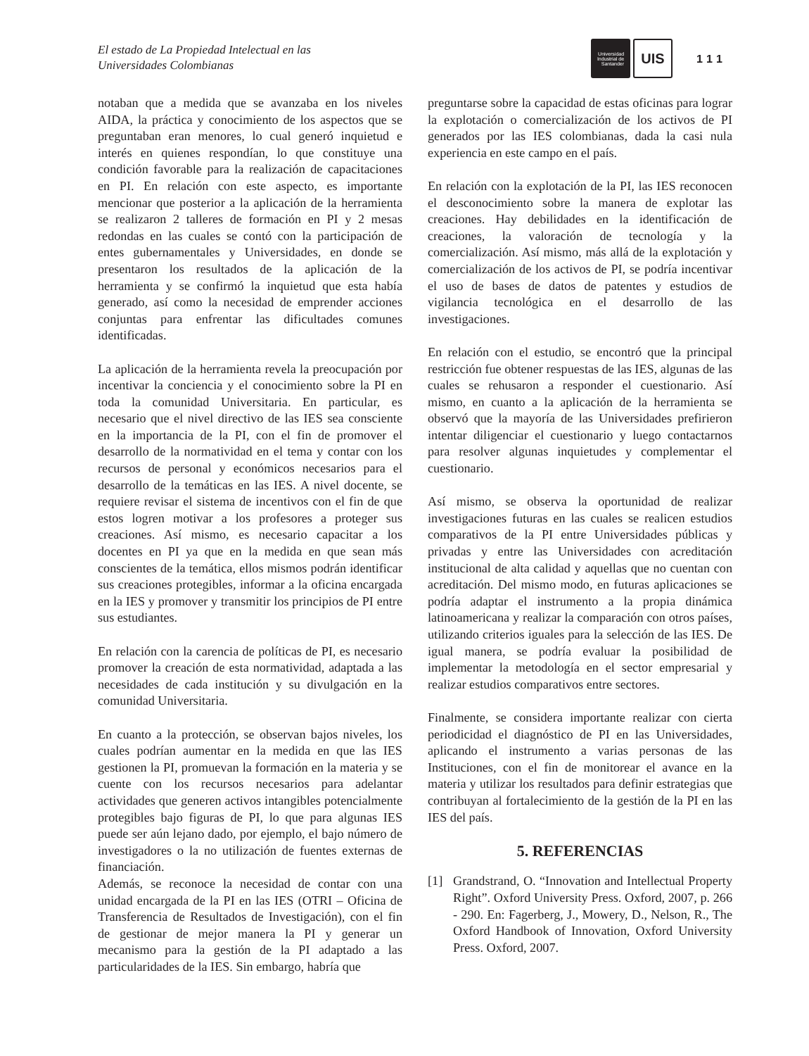El estado de La Propiedad Intelectual en las
Universidades Colombianas
Universidad
Industrial de
Santander
UIS
111
notaban que a medida que se avanzaba en los niveles AIDA, la práctica y conocimiento de los aspectos que se preguntaban eran menores, lo cual generó inquietud e interés en quienes respondían, lo que constituye una condición favorable para la realización de capacitaciones en PI. En relación con este aspecto, es importante mencionar que posterior a la aplicación de la herramienta se realizaron 2 talleres de formación en PI y 2 mesas redondas en las cuales se contó con la participación de entes gubernamentales y Universidades, en donde se presentaron los resultados de la aplicación de la herramienta y se confirmó la inquietud que esta había generado, así como la necesidad de emprender acciones conjuntas para enfrentar las dificultades comunes identificadas.
La aplicación de la herramienta revela la preocupación por incentivar la conciencia y el conocimiento sobre la PI en toda la comunidad Universitaria. En particular, es necesario que el nivel directivo de las IES sea consciente en la importancia de la PI, con el fin de promover el desarrollo de la normatividad en el tema y contar con los recursos de personal y económicos necesarios para el desarrollo de la temáticas en las IES. A nivel docente, se requiere revisar el sistema de incentivos con el fin de que estos logren motivar a los profesores a proteger sus creaciones. Así mismo, es necesario capacitar a los docentes en PI ya que en la medida en que sean más conscientes de la temática, ellos mismos podrán identificar sus creaciones protegibles, informar a la oficina encargada en la IES y promover y transmitir los principios de PI entre sus estudiantes.
En relación con la carencia de políticas de PI, es necesario promover la creación de esta normatividad, adaptada a las necesidades de cada institución y su divulgación en la comunidad Universitaria.
En cuanto a la protección, se observan bajos niveles, los cuales podrían aumentar en la medida en que las IES gestionen la PI, promuevan la formación en la materia y se cuente con los recursos necesarios para adelantar actividades que generen activos intangibles potencialmente protegibles bajo figuras de PI, lo que para algunas IES puede ser aún lejano dado, por ejemplo, el bajo número de investigadores o la no utilización de fuentes externas de financiación.
Además, se reconoce la necesidad de contar con una unidad encargada de la PI en las IES (OTRI – Oficina de Transferencia de Resultados de Investigación), con el fin de gestionar de mejor manera la PI y generar un mecanismo para la gestión de la PI adaptado a las particularidades de la IES. Sin embargo, habría que
preguntarse sobre la capacidad de estas oficinas para lograr la explotación o comercialización de los activos de PI generados por las IES colombianas, dada la casi nula experiencia en este campo en el país.
En relación con la explotación de la PI, las IES reconocen el desconocimiento sobre la manera de explotar las creaciones. Hay debilidades en la identificación de creaciones, la valoración de tecnología y la comercialización. Así mismo, más allá de la explotación y comercialización de los activos de PI, se podría incentivar el uso de bases de datos de patentes y estudios de vigilancia tecnológica en el desarrollo de las investigaciones.
En relación con el estudio, se encontró que la principal restricción fue obtener respuestas de las IES, algunas de las cuales se rehusaron a responder el cuestionario. Así mismo, en cuanto a la aplicación de la herramienta se observó que la mayoría de las Universidades prefirieron intentar diligenciar el cuestionario y luego contactarnos para resolver algunas inquietudes y complementar el cuestionario.
Así mismo, se observa la oportunidad de realizar investigaciones futuras en las cuales se realicen estudios comparativos de la PI entre Universidades públicas y privadas y entre las Universidades con acreditación institucional de alta calidad y aquellas que no cuentan con acreditación. Del mismo modo, en futuras aplicaciones se podría adaptar el instrumento a la propia dinámica latinoamericana y realizar la comparación con otros países, utilizando criterios iguales para la selección de las IES. De igual manera, se podría evaluar la posibilidad de implementar la metodología en el sector empresarial y realizar estudios comparativos entre sectores.
Finalmente, se considera importante realizar con cierta periodicidad el diagnóstico de PI en las Universidades, aplicando el instrumento a varias personas de las Instituciones, con el fin de monitorear el avance en la materia y utilizar los resultados para definir estrategias que contribuyan al fortalecimiento de la gestión de la PI en las IES del país.
5. REFERENCIAS
[1] Grandstrand, O. “Innovation and Intellectual Property Right”. Oxford University Press. Oxford, 2007, p. 266 - 290. En: Fagerberg, J., Mowery, D., Nelson, R., The Oxford Handbook of Innovation, Oxford University Press. Oxford, 2007.